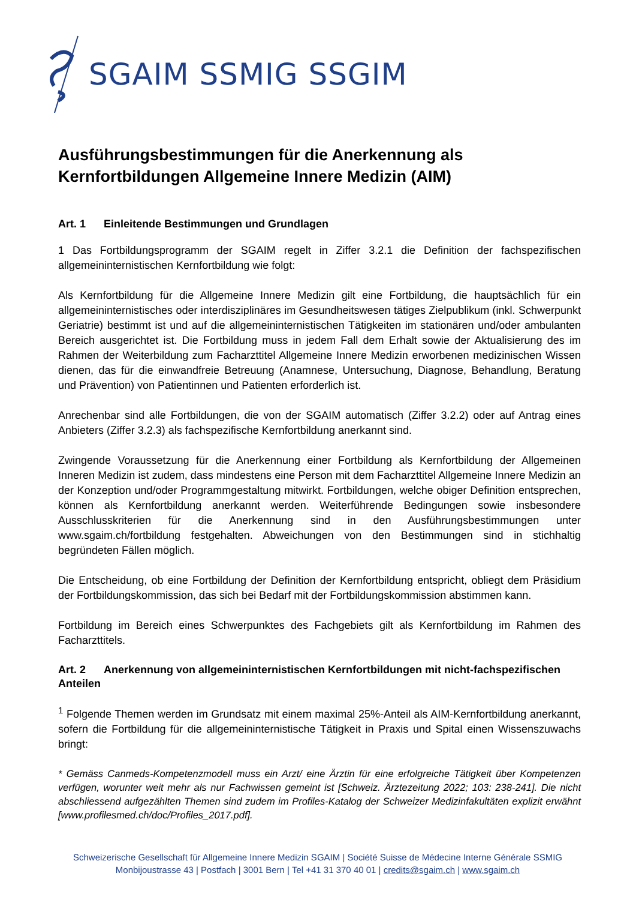SGAIM SSMIG SSGIM
Ausführungsbestimmungen für die Anerkennung als Kernfortbildungen Allgemeine Innere Medizin (AIM)
Art. 1 Einleitende Bestimmungen und Grundlagen
1 Das Fortbildungsprogramm der SGAIM regelt in Ziffer 3.2.1 die Definition der fachspezifischen allgemeininternistischen Kernfortbildung wie folgt:
Als Kernfortbildung für die Allgemeine Innere Medizin gilt eine Fortbildung, die hauptsächlich für ein allgemeininternistisches oder interdisziplinäres im Gesundheitswesen tätiges Zielpublikum (inkl. Schwerpunkt Geriatrie) bestimmt ist und auf die allgemeininternistischen Tätigkeiten im stationären und/oder ambulanten Bereich ausgerichtet ist. Die Fortbildung muss in jedem Fall dem Erhalt sowie der Aktualisierung des im Rahmen der Weiterbildung zum Facharzttitel Allgemeine Innere Medizin erworbenen medizinischen Wissen dienen, das für die einwandfreie Betreuung (Anamnese, Untersuchung, Diagnose, Behandlung, Beratung und Prävention) von Patientinnen und Patienten erforderlich ist.
Anrechenbar sind alle Fortbildungen, die von der SGAIM automatisch (Ziffer 3.2.2) oder auf Antrag eines Anbieters (Ziffer 3.2.3) als fachspezifische Kernfortbildung anerkannt sind.
Zwingende Voraussetzung für die Anerkennung einer Fortbildung als Kernfortbildung der Allgemeinen Inneren Medizin ist zudem, dass mindestens eine Person mit dem Facharzttitel Allgemeine Innere Medizin an der Konzeption und/oder Programmgestaltung mitwirkt. Fortbildungen, welche obiger Definition entsprechen, können als Kernfortbildung anerkannt werden. Weiterführende Bedingungen sowie insbesondere Ausschlusskriterien für die Anerkennung sind in den Ausführungsbestimmungen unter www.sgaim.ch/fortbildung festgehalten. Abweichungen von den Bestimmungen sind in stichhaltig begründeten Fällen möglich.
Die Entscheidung, ob eine Fortbildung der Definition der Kernfortbildung entspricht, obliegt dem Präsidium der Fortbildungskommission, das sich bei Bedarf mit der Fortbildungskommission abstimmen kann.
Fortbildung im Bereich eines Schwerpunktes des Fachgebiets gilt als Kernfortbildung im Rahmen des Facharzttitels.
Art. 2 Anerkennung von allgemeininternistischen Kernfortbildungen mit nicht-fachspezifischen Anteilen
<sup>1</sup> Folgende Themen werden im Grundsatz mit einem maximal 25%-Anteil als AIM-Kernfortbildung anerkannt, sofern die Fortbildung für die allgemeininternistische Tätigkeit in Praxis und Spital einen Wissenszuwachs bringt:
* Gemäss Canmeds-Kompetenzmodell muss ein Arzt/ eine Ärztin für eine erfolgreiche Tätigkeit über Kompetenzen verfügen, worunter weit mehr als nur Fachwissen gemeint ist [Schweiz. Ärztezeitung 2022; 103: 238-241]. Die nicht abschliessend aufgezählten Themen sind zudem im Profiles-Katalog der Schweizer Medizinfakultäten explizit erwähnt [www.profilesmed.ch/doc/Profiles_2017.pdf].
Schweizerische Gesellschaft für Allgemeine Innere Medizin SGAIM | Société Suisse de Médecine Interne Générale SSMIG
Monbijoustrasse 43 | Postfach | 3001 Bern | Tel +41 31 370 40 01 | credits@sgaim.ch | www.sgaim.ch